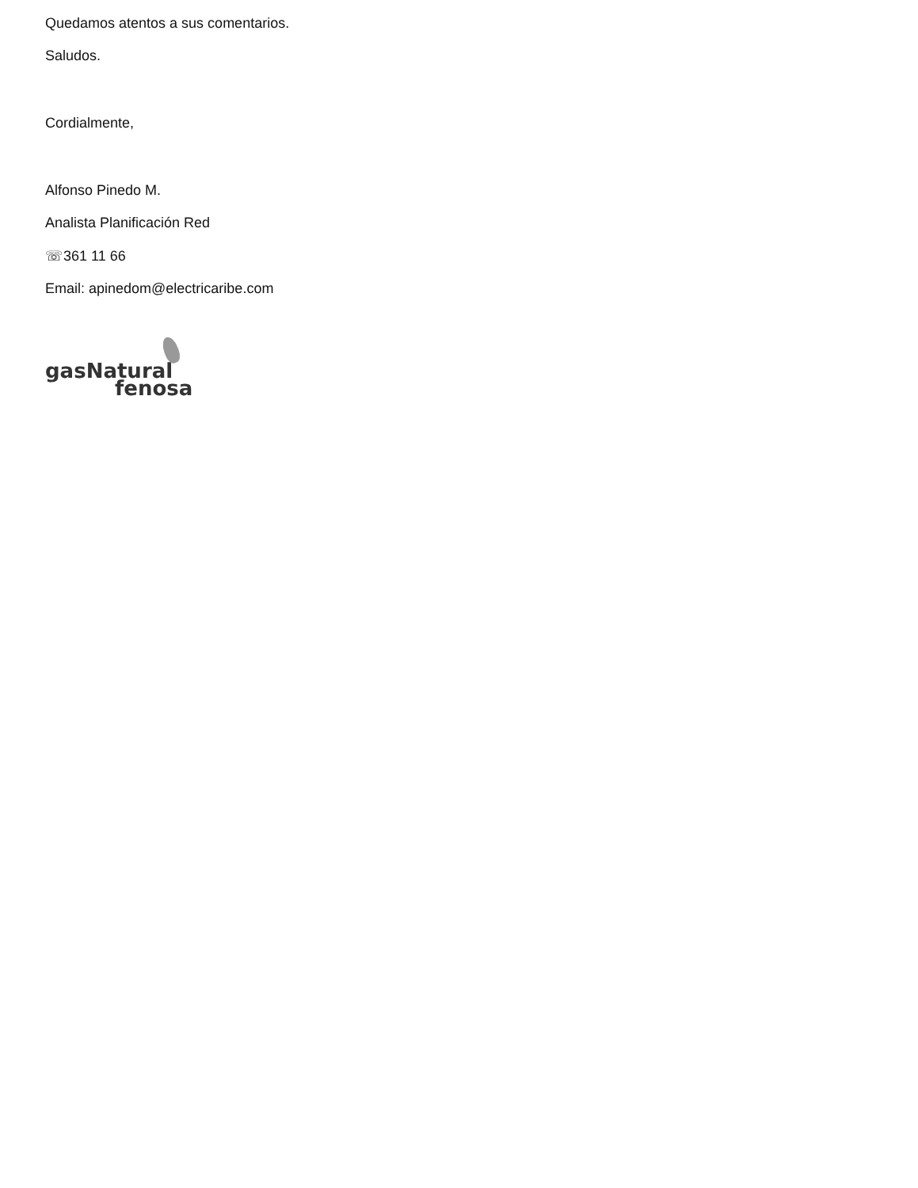Quedamos atentos a sus comentarios.
Saludos.
Cordialmente,
Alfonso Pinedo M.
Analista Planificación Red
☏361 11 66
Email: apinedom@electricaribe.com
gasNatural
fenosa